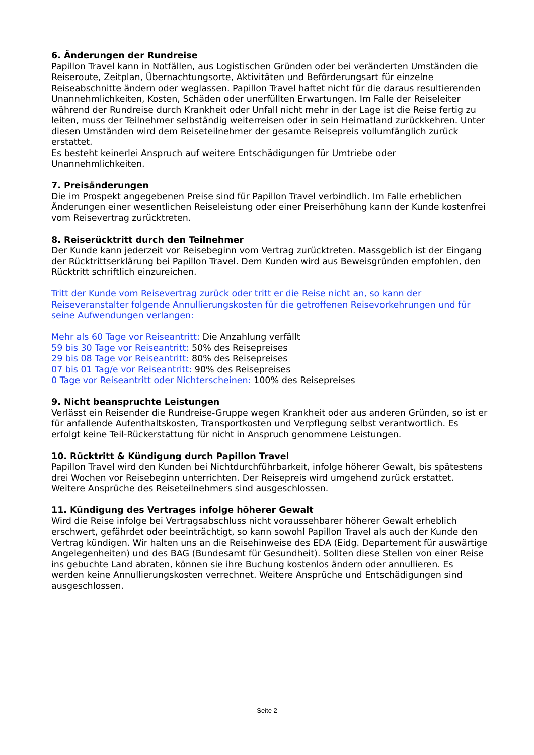6. Änderungen der Rundreise
Papillon Travel kann in Notfällen, aus Logistischen Gründen oder bei veränderten Umständen die Reiseroute, Zeitplan, Übernachtungsorte, Aktivitäten und Beförderungsart für einzelne Reiseabschnitte ändern oder weglassen. Papillon Travel haftet nicht für die daraus resultierenden Unannehmlichkeiten, Kosten, Schäden oder unerfüllten Erwartungen. Im Falle der Reiseleiter während der Rundreise durch Krankheit oder Unfall nicht mehr in der Lage ist die Reise fertig zu leiten, muss der Teilnehmer selbständig weiterreisen oder in sein Heimatland zurückkehren. Unter diesen Umständen wird dem Reiseteilnehmer der gesamte Reisepreis vollumfänglich zurück erstattet.
Es besteht keinerlei Anspruch auf weitere Entschädigungen für Umtriebe oder Unannehmlichkeiten.
7. Preisänderungen
Die im Prospekt angegebenen Preise sind für Papillon Travel verbindlich. Im Falle erheblichen Änderungen einer wesentlichen Reiseleistung oder einer Preiserhöhung kann der Kunde kostenfrei vom Reisevertrag zurücktreten.
8. Reiserücktritt durch den Teilnehmer
Der Kunde kann jederzeit vor Reisebeginn vom Vertrag zurücktreten. Massgeblich ist der Eingang der Rücktrittserklärung bei Papillon Travel. Dem Kunden wird aus Beweisgründen empfohlen, den Rücktritt schriftlich einzureichen.
Tritt der Kunde vom Reisevertrag zurück oder tritt er die Reise nicht an, so kann der Reiseveranstalter folgende Annullierungskosten für die getroffenen Reisevorkehrungen und für seine Aufwendungen verlangen:
Mehr als 60 Tage vor Reiseantritt: Die Anzahlung verfällt
59 bis 30 Tage vor Reiseantritt: 50% des Reisepreises
29 bis 08 Tage vor Reiseantritt: 80% des Reisepreises
07 bis 01 Tag/e vor Reiseantritt: 90% des Reisepreises
0 Tage vor Reiseantritt oder Nichterscheinen: 100% des Reisepreises
9. Nicht beanspruchte Leistungen
Verlässt ein Reisender die Rundreise-Gruppe wegen Krankheit oder aus anderen Gründen, so ist er für anfallende Aufenthaltskosten, Transportkosten und Verpflegung selbst verantwortlich. Es erfolgt keine Teil-Rückerstattung für nicht in Anspruch genommene Leistungen.
10. Rücktritt & Kündigung durch Papillon Travel
Papillon Travel wird den Kunden bei Nichtdurchführbarkeit, infolge höherer Gewalt, bis spätestens drei Wochen vor Reisebeginn unterrichten. Der Reisepreis wird umgehend zurück erstattet. Weitere Ansprüche des Reiseteilnehmers sind ausgeschlossen.
11. Kündigung des Vertrages infolge höherer Gewalt
Wird die Reise infolge bei Vertragsabschluss nicht voraussehbarer höherer Gewalt erheblich erschwert, gefährdet oder beeinträchtigt, so kann sowohl Papillon Travel als auch der Kunde den Vertrag kündigen. Wir halten uns an die Reisehinweise des EDA (Eidg. Departement für auswärtige Angelegenheiten) und des BAG (Bundesamt für Gesundheit). Sollten diese Stellen von einer Reise ins gebuchte Land abraten, können sie ihre Buchung kostenlos ändern oder annullieren. Es werden keine Annullierungskosten verrechnet. Weitere Ansprüche und Entschädigungen sind ausgeschlossen.
Seite 2